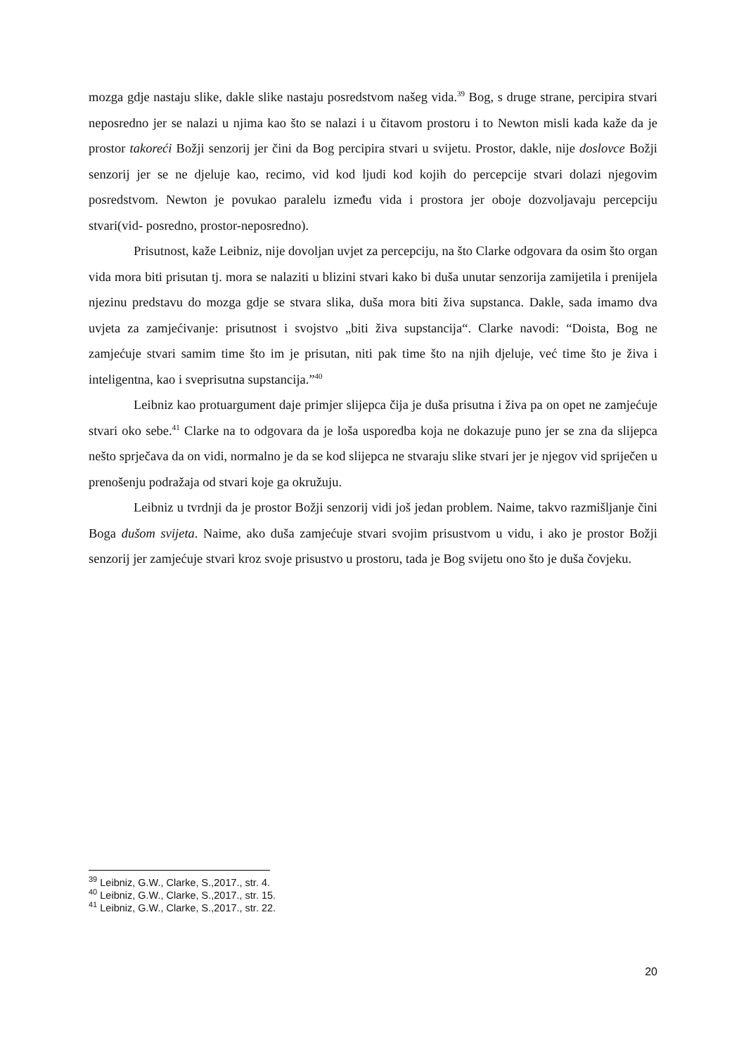mozga gdje nastaju slike, dakle slike nastaju posredstvom našeg vida.<sup>39</sup> Bog, s druge strane, percipira stvari neposredno jer se nalazi u njima kao što se nalazi i u čitavom prostoru i to Newton misli kada kaže da je prostor takoreći Božji senzorij jer čini da Bog percipira stvari u svijetu. Prostor, dakle, nije doslovce Božji senzorij jer se ne djeluje kao, recimo, vid kod ljudi kod kojih do percepcije stvari dolazi njegovim posredstvom. Newton je povukao paralelu između vida i prostora jer oboje dozvoljavaju percepciju stvari(vid- posredno, prostor-neposredno).
Prisutnost, kaže Leibniz, nije dovoljan uvjet za percepciju, na što Clarke odgovara da osim što organ vida mora biti prisutan tj. mora se nalaziti u blizini stvari kako bi duša unutar senzorija zamijetila i prenijela njezinu predstavu do mozga gdje se stvara slika, duša mora biti živa supstanca. Dakle, sada imamo dva uvjeta za zamjećivanje: prisutnost i svojstvo „biti živa supstancija“. Clarke navodi: “Doista, Bog ne zamjećuje stvari samim time što im je prisutan, niti pak time što na njih djeluje, već time što je živa i inteligentna, kao i sveprisutna supstancija.”<sup>40</sup>
Leibniz kao protuargument daje primjer slijepca čija je duša prisutna i živa pa on opet ne zamjećuje stvari oko sebe.<sup>41</sup> Clarke na to odgovara da je loša usporedba koja ne dokazuje puno jer se zna da slijepca nešto sprječava da on vidi, normalno je da se kod slijepca ne stvaraju slike stvari jer je njegov vid spriječen u prenošenju podražaja od stvari koje ga okružuju.
Leibniz u tvrdnji da je prostor Božji senzorij vidi još jedan problem. Naime, takvo razmišljanje čini Boga dušom svijeta. Naime, ako duša zamjećuje stvari svojim prisustvom u vidu, i ako je prostor Božji senzorij jer zamjećuje stvari kroz svoje prisustvo u prostoru, tada je Bog svijetu ono što je duša čovjeku.
<sup>39</sup> Leibniz, G.W., Clarke, S.,2017., str. 4.
<sup>40</sup> Leibniz, G.W., Clarke, S.,2017., str. 15.
<sup>41</sup> Leibniz, G.W., Clarke, S.,2017., str. 22.
20